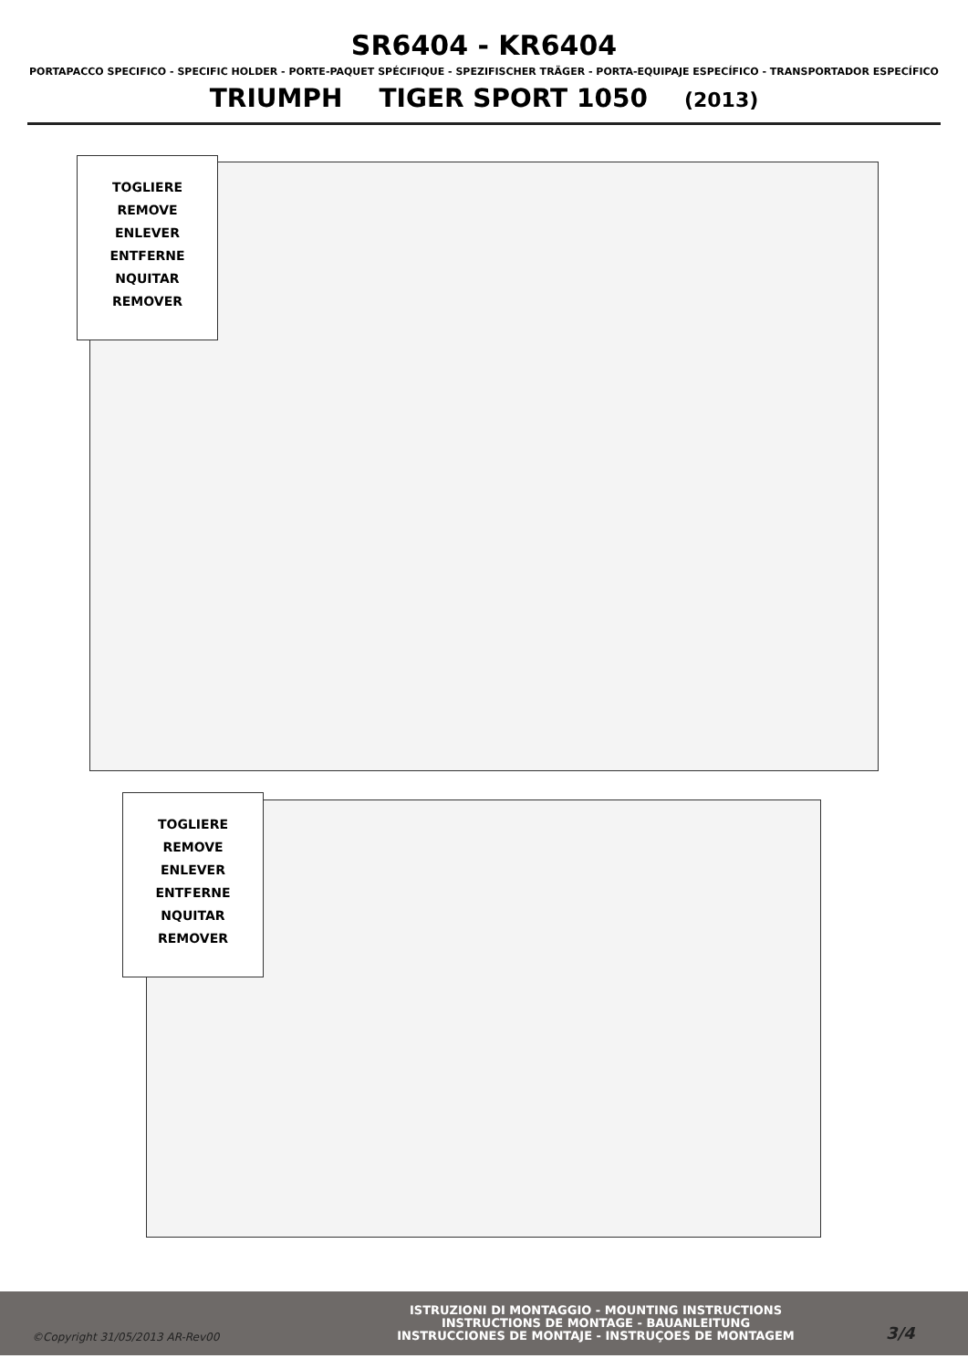SR6404 - KR6404
PORTAPACCO SPECIFICO - SPECIFIC HOLDER - PORTE-PAQUET SPÉCIFIQUE - SPEZIFISCHER TRÄGER - PORTA-EQUIPAJE ESPECÍFICO - TRANSPORTADOR ESPECÍFICO
TRIUMPH TIGER SPORT 1050 (2013)
TOGLIERE
REMOVE
ENLEVER
ENTFERNE
NQUITAR
REMOVER
TOGLIERE
REMOVE
ENLEVER
ENTFERNE
NQUITAR
REMOVER
©Copyright 31/05/2013 AR-Rev00
ISTRUZIONI DI MONTAGGIO - MOUNTING INSTRUCTIONS
INSTRUCTIONS DE MONTAGE - BAUANLEITUNG
INSTRUCCIONES DE MONTAJE - INSTRUÇOES DE MONTAGEM
3/4